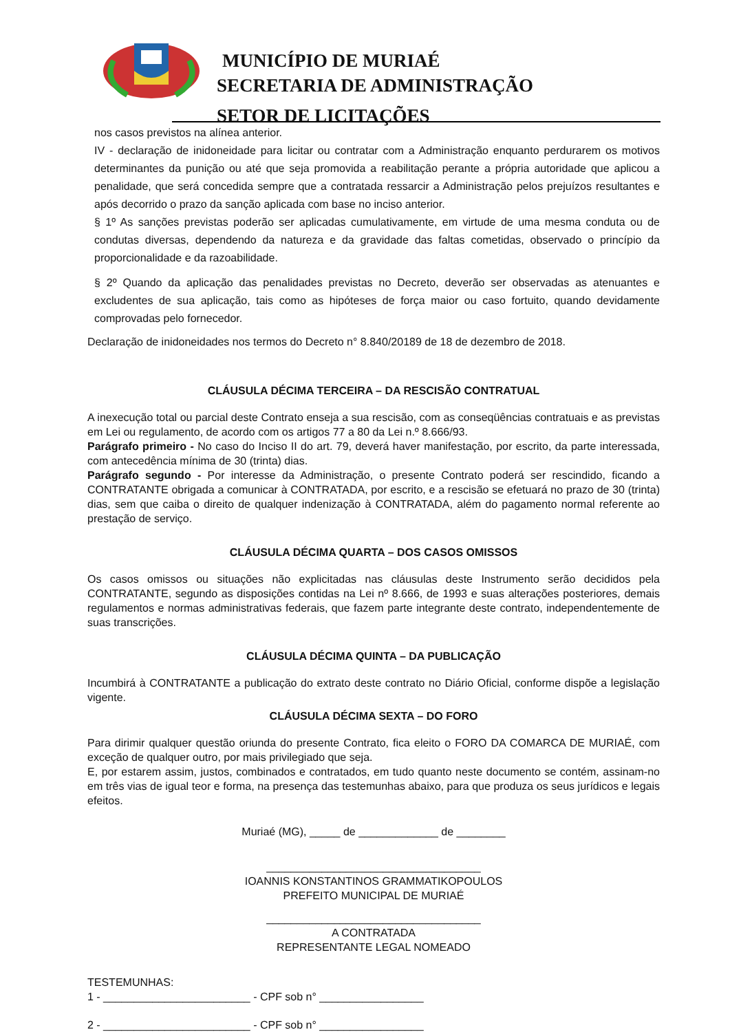MUNICÍPIO DE MURIAÉ
SECRETARIA DE ADMINISTRAÇÃO
SETOR DE LICITAÇÕES
nos casos previstos na alínea anterior.
IV - declaração de inidoneidade para licitar ou contratar com a Administração enquanto perdurarem os motivos determinantes da punição ou até que seja promovida a reabilitação perante a própria autoridade que aplicou a penalidade, que será concedida sempre que a contratada ressarcir a Administração pelos prejuízos resultantes e após decorrido o prazo da sanção aplicada com base no inciso anterior.
§ 1º As sanções previstas poderão ser aplicadas cumulativamente, em virtude de uma mesma conduta ou de condutas diversas, dependendo da natureza e da gravidade das faltas cometidas, observado o princípio da proporcionalidade e da razoabilidade.
§ 2º Quando da aplicação das penalidades previstas no Decreto, deverão ser observadas as atenuantes e excludentes de sua aplicação, tais como as hipóteses de força maior ou caso fortuito, quando devidamente comprovadas pelo fornecedor.
Declaração de inidoneidades nos termos do Decreto n° 8.840/20189 de 18 de dezembro de 2018.
CLÁUSULA DÉCIMA TERCEIRA – DA RESCISÃO CONTRATUAL
A inexecução total ou parcial deste Contrato enseja a sua rescisão, com as conseqüências contratuais e as previstas em Lei ou regulamento, de acordo com os artigos 77 a 80 da Lei n.º 8.666/93.
Parágrafo primeiro - No caso do Inciso II do art. 79, deverá haver manifestação, por escrito, da parte interessada, com antecedência mínima de 30 (trinta) dias.
Parágrafo segundo - Por interesse da Administração, o presente Contrato poderá ser rescindido, ficando a CONTRATANTE obrigada a comunicar à CONTRATADA, por escrito, e a rescisão se efetuará no prazo de 30 (trinta) dias, sem que caiba o direito de qualquer indenização à CONTRATADA, além do pagamento normal referente ao prestação de serviço.
CLÁUSULA DÉCIMA QUARTA – DOS CASOS OMISSOS
Os casos omissos ou situações não explicitadas nas cláusulas deste Instrumento serão decididos pela CONTRATANTE, segundo as disposições contidas na Lei nº 8.666, de 1993 e suas alterações posteriores, demais regulamentos e normas administrativas federais, que fazem parte integrante deste contrato, independentemente de suas transcrições.
CLÁUSULA DÉCIMA QUINTA – DA PUBLICAÇÃO
Incumbirá à CONTRATANTE a publicação do extrato deste contrato no Diário Oficial, conforme dispõe a legislação vigente.
CLÁUSULA DÉCIMA SEXTA – DO FORO
Para dirimir qualquer questão oriunda do presente Contrato, fica eleito o FORO DA COMARCA DE MURIAÉ, com exceção de qualquer outro, por mais privilegiado que seja.
E, por estarem assim, justos, combinados e contratados, em tudo quanto neste documento se contém, assinam-no em três vias de igual teor e forma, na presença das testemunhas abaixo, para que produza os seus jurídicos e legais efeitos.
Muriaé (MG), _____ de _____________ de ________
___________________________________
IOANNIS KONSTANTINOS GRAMMATIKOPOULOS
PREFEITO MUNICIPAL DE MURIAÉ
___________________________________
A CONTRATADA
REPRESENTANTE LEGAL NOMEADO
TESTEMUNHAS:
1 - ________________________ - CPF sob n° _________________
2 - ________________________ - CPF sob n° _________________